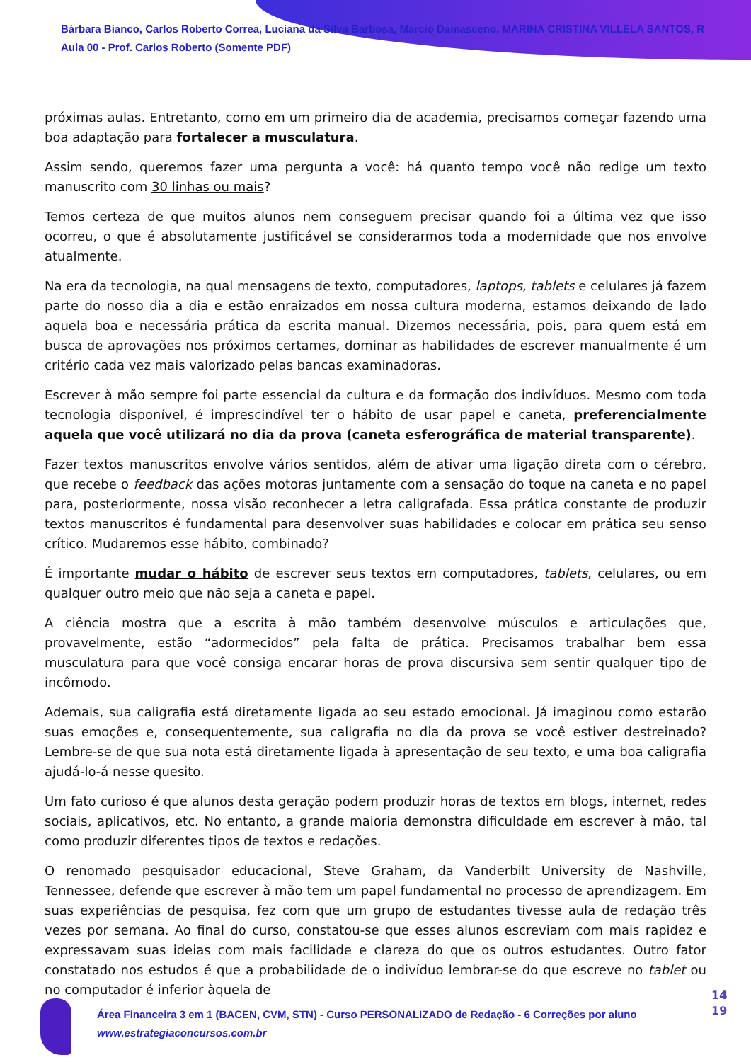Bárbara Bianco, Carlos Roberto Correa, Luciana da Silva Barbosa, Marcio Damasceno, MARINA CRISTINA VILLELA SANTOS, R
Aula 00 - Prof. Carlos Roberto (Somente PDF)
próximas aulas. Entretanto, como em um primeiro dia de academia, precisamos começar fazendo uma boa adaptação para fortalecer a musculatura.
Assim sendo, queremos fazer uma pergunta a você: há quanto tempo você não redige um texto manuscrito com 30 linhas ou mais?
Temos certeza de que muitos alunos nem conseguem precisar quando foi a última vez que isso ocorreu, o que é absolutamente justificável se considerarmos toda a modernidade que nos envolve atualmente.
Na era da tecnologia, na qual mensagens de texto, computadores, laptops, tablets e celulares já fazem parte do nosso dia a dia e estão enraizados em nossa cultura moderna, estamos deixando de lado aquela boa e necessária prática da escrita manual. Dizemos necessária, pois, para quem está em busca de aprovações nos próximos certames, dominar as habilidades de escrever manualmente é um critério cada vez mais valorizado pelas bancas examinadoras.
Escrever à mão sempre foi parte essencial da cultura e da formação dos indivíduos. Mesmo com toda tecnologia disponível, é imprescindível ter o hábito de usar papel e caneta, preferencialmente aquela que você utilizará no dia da prova (caneta esferográfica de material transparente).
Fazer textos manuscritos envolve vários sentidos, além de ativar uma ligação direta com o cérebro, que recebe o feedback das ações motoras juntamente com a sensação do toque na caneta e no papel para, posteriormente, nossa visão reconhecer a letra caligrafada. Essa prática constante de produzir textos manuscritos é fundamental para desenvolver suas habilidades e colocar em prática seu senso crítico. Mudaremos esse hábito, combinado?
É importante mudar o hábito de escrever seus textos em computadores, tablets, celulares, ou em qualquer outro meio que não seja a caneta e papel.
A ciência mostra que a escrita à mão também desenvolve músculos e articulações que, provavelmente, estão “adormecidos” pela falta de prática. Precisamos trabalhar bem essa musculatura para que você consiga encarar horas de prova discursiva sem sentir qualquer tipo de incômodo.
Ademais, sua caligrafia está diretamente ligada ao seu estado emocional. Já imaginou como estarão suas emoções e, consequentemente, sua caligrafia no dia da prova se você estiver destreinado? Lembre-se de que sua nota está diretamente ligada à apresentação de seu texto, e uma boa caligrafia ajudá-lo-á nesse quesito.
Um fato curioso é que alunos desta geração podem produzir horas de textos em blogs, internet, redes sociais, aplicativos, etc. No entanto, a grande maioria demonstra dificuldade em escrever à mão, tal como produzir diferentes tipos de textos e redações.
O renomado pesquisador educacional, Steve Graham, da Vanderbilt University de Nashville, Tennessee, defende que escrever à mão tem um papel fundamental no processo de aprendizagem. Em suas experiências de pesquisa, fez com que um grupo de estudantes tivesse aula de redação três vezes por semana. Ao final do curso, constatou-se que esses alunos escreviam com mais rapidez e expressavam suas ideias com mais facilidade e clareza do que os outros estudantes. Outro fator constatado nos estudos é que a probabilidade de o indivíduo lembrar-se do que escreve no tablet ou no computador é inferior àquela de
Área Financeira 3 em 1 (BACEN, CVM, STN) - Curso PERSONALIZADO de Redação - 6 Correções por aluno
www.estrategiaconcursos.com.br
14
19